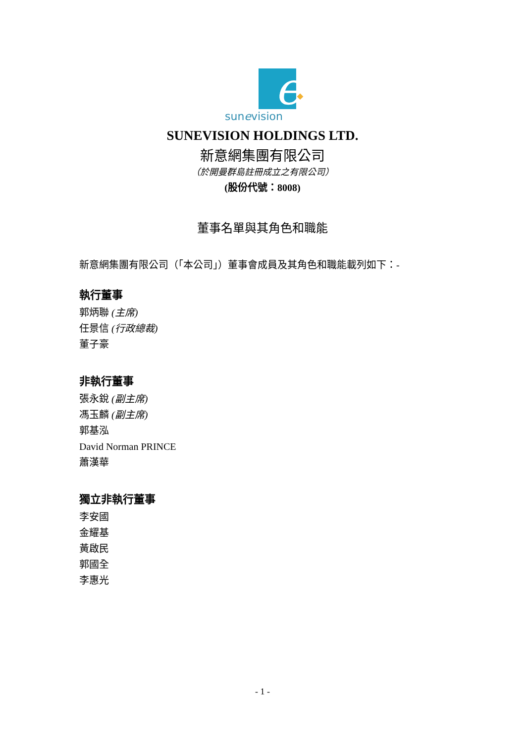e
sunevision
SUNEVISION HOLDINGS LTD.
新意網集團有限公司
（於開曼群島註冊成立之有限公司）
(股份代號：8008)
董事名單與其角色和職能
新意網集團有限公司（「本公司」）董事會成員及其角色和職能載列如下：-
執行董事
郭炳聯 (主席)
任景信 (行政總裁)
董子豪
非執行董事
張永銳 (副主席)
馮玉麟 (副主席)
郭基泓
David Norman PRINCE
蕭漢華
獨立非執行董事
李安國
金耀基
黃啟民
郭國全
李惠光
- 1 -